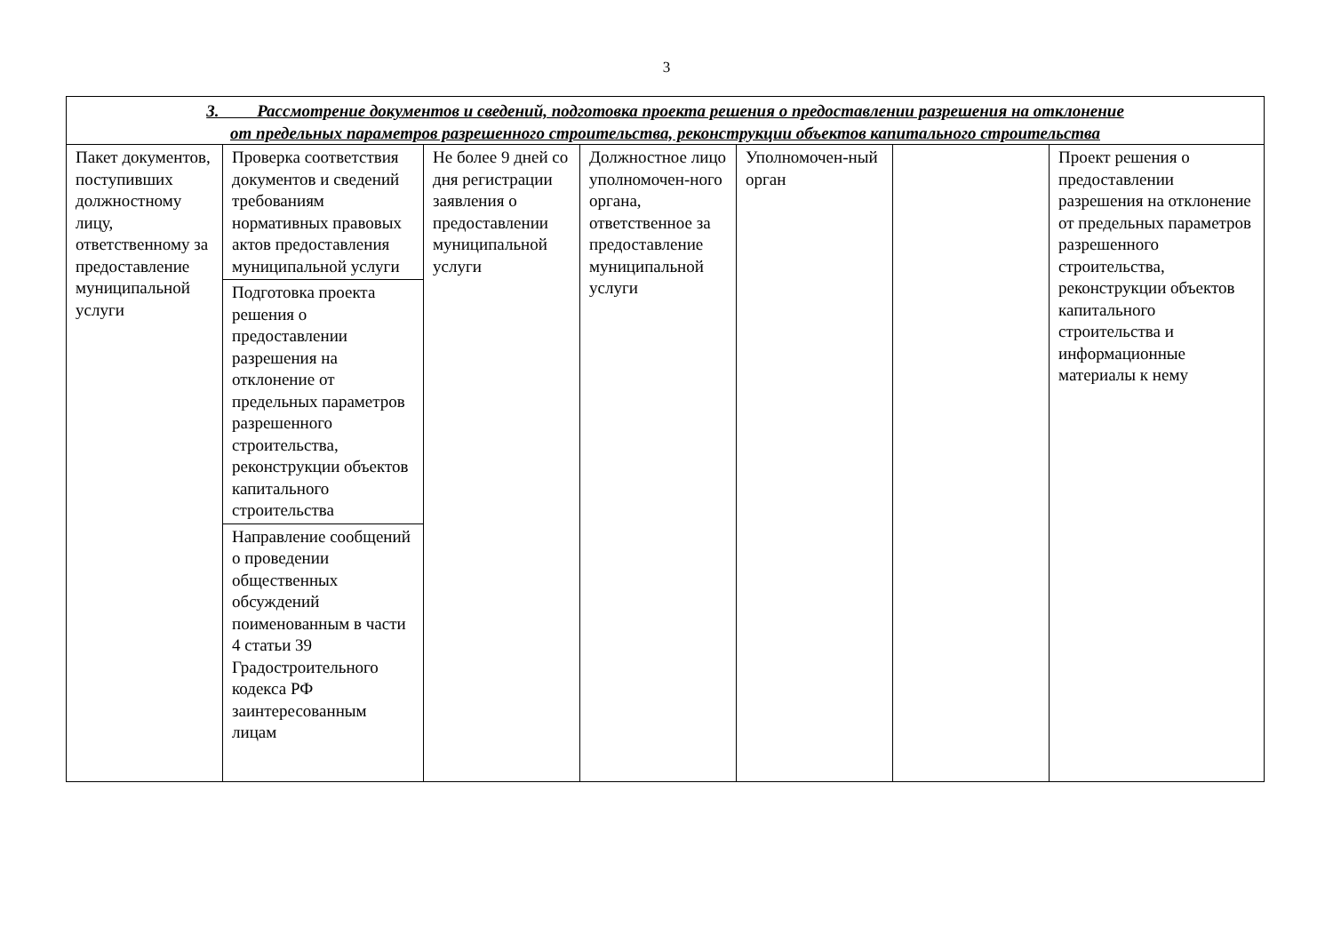3
| 3. Рассмотрение документов и сведений, подготовка проекта решения о предоставлении разрешения на отклонение от предельных параметров разрешенного строительства, реконструкции объектов капитального строительства | | | | | | |
| --- | --- | --- | --- | --- | --- | --- |
| Пакет документов, поступивших должностному лицу, ответственному за предоставление муниципальной услуги | Проверка соответствия документов и сведений требованиям нормативных правовых актов предоставления муниципальной услуги | Не более 9 дней со дня регистрации заявления о предоставлении муниципальной услуги | Должностное лицо уполномочен-ного органа, ответственное за предоставление муниципальной услуги | Уполномочен-ный орган | | Проект решения о предоставлении разрешения на отклонение от предельных параметров разрешенного строительства, реконструкции объектов капитального строительства и информационные материалы к нему |
| | Подготовка проекта решения о предоставлении разрешения на отклонение от предельных параметров разрешенного строительства, реконструкции объектов капитального строительства | | | | | |
| | Направление сообщений о проведении общественных обсуждений поименованным в части 4 статьи 39 Градостроительного кодекса РФ заинтересованным лицам | | | | | |